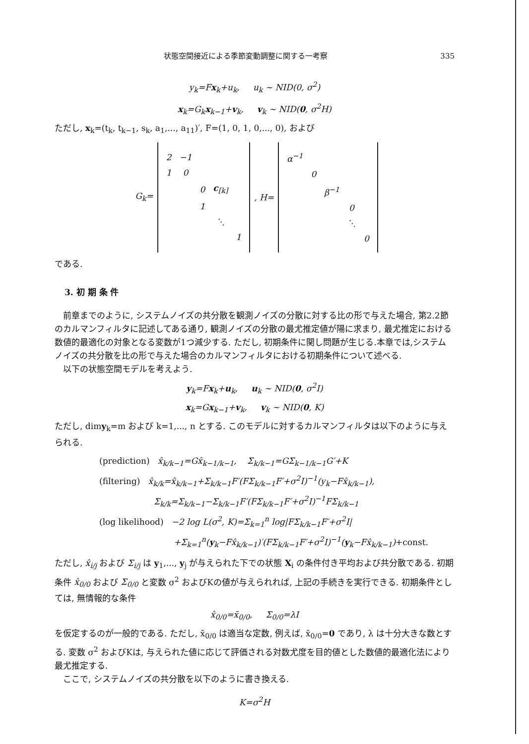状態空間接近による季節変動調整に関する一考察 335
y<sub>k</sub>=Fx<sub>k</sub>+u<sub>k</sub>, u<sub>k</sub> ~ NID(0, σ<sup>2</sup>)
x<sub>k</sub>=G<sub>k</sub>x<sub>k−1</sub>+v<sub>k</sub>, v<sub>k</sub> ~ NID(0, σ<sup>2</sup>H)
ただし, x<sub>k</sub>=(t<sub>k</sub>, t<sub>k−1</sub>, s<sub>k</sub>, a<sub>1</sub>,..., a<sub>11</sub>)′, F=(1, 0, 1, 0,..., 0), および
| G<sub>k</sub>= | / 2 / −1 / / / / / 1 / 0 / / / / / / / 0 / c<sub>[k]</sub> / / / / / 1 / / / / / / / ⋱ / / / / / / / 1 / | , H= | / α<sup>−1</sup> / / / / / / / 0 / / / / / / / β<sup>−1</sup> / / / / / / / 0 / / / / / / ⋱ / / / / / / / 0 / |
である.
3. 初 期 条 件
前章までのように, システムノイズの共分散を観測ノイズの分散に対する比の形で与えた場合, 第2.2節のカルマンフィルタに記述してある通り, 観測ノイズの分散の最尤推定値が陽に求まり, 最尤推定における数値的最適化の対象となる変数が1つ減少する. ただし, 初期条件に関し問題が生じる.本章では,システムノイズの共分散を比の形で与えた場合のカルマンフィルタにおける初期条件について述べる.
以下の状態空間モデルを考えよう.
y<sub>k</sub>=Fx<sub>k</sub>+u<sub>k</sub>, u<sub>k</sub> ~ NID(0, σ<sup>2</sup>I)
x<sub>k</sub>=Gx<sub>k−1</sub>+v<sub>k</sub>, v<sub>k</sub> ~ NID(0, K)
ただし, dimy<sub>k</sub>=m および k=1,..., n とする. このモデルに対するカルマンフィルタは以下のように与えられる.
(prediction) x̂<sub>k/k−1</sub>=Gx̂<sub>k−1/k−1</sub>, Σ<sub>k/k−1</sub>=GΣ<sub>k−1/k−1</sub>G′+K
(filtering) x̂<sub>k/k</sub>=x̂<sub>k/k−1</sub>+Σ<sub>k/k−1</sub>F′(FΣ<sub>k/k−1</sub>F′+σ<sup>2</sup>I)<sup>−1</sup>(y<sub>k</sub>−Fx̂<sub>k/k−1</sub>),
Σ<sub>k/k</sub>=Σ<sub>k/k−1</sub>−Σ<sub>k/k−1</sub>F′(FΣ<sub>k/k−1</sub>F′+σ<sup>2</sup>I)<sup>−1</sup>FΣ<sub>k/k−1</sub>
(log likelihood) −2 log L(σ<sup>2</sup>, K)=Σ<sub>k=1</sub><sup>n</sup> log|FΣ<sub>k/k−1</sub>F′+σ<sup>2</sup>I|
+Σ<sub>k=1</sub><sup>n</sup>(y<sub>k</sub>−Fx̂<sub>k/k−1</sub>)′(FΣ<sub>k/k−1</sub>F′+σ<sup>2</sup>I)<sup>−1</sup>(y<sub>k</sub>−Fx̂<sub>k/k−1</sub>)+const.
ただし, x̂<sub>i/j</sub> および Σ<sub>i/j</sub> は y<sub>1</sub>,..., y<sub>j</sub> が与えられた下での状態 X<sub>i</sub> の条件付き平均および共分散である. 初期条件 x̂<sub>0/0</sub> および Σ<sub>0/0</sub> と変数 σ<sup>2</sup> およびKの値が与えられれば, 上記の手続きを実行できる. 初期条件としては, 無情報的な条件
x̂<sub>0/0</sub>=x̄<sub>0/0</sub>, Σ<sub>0/0</sub>=λI
を仮定するのが一般的である. ただし, x̄<sub>0/0</sub> は適当な定数, 例えば, x̄<sub>0/0</sub>=0 であり, λ は十分大きな数とする. 変数 σ<sup>2</sup> およびKは, 与えられた値に応じて評価される対数尤度を目的値とした数値的最適化法により最尤推定する.
ここで, システムノイズの共分散を以下のように書き換える.
K=σ<sup>2</sup>H